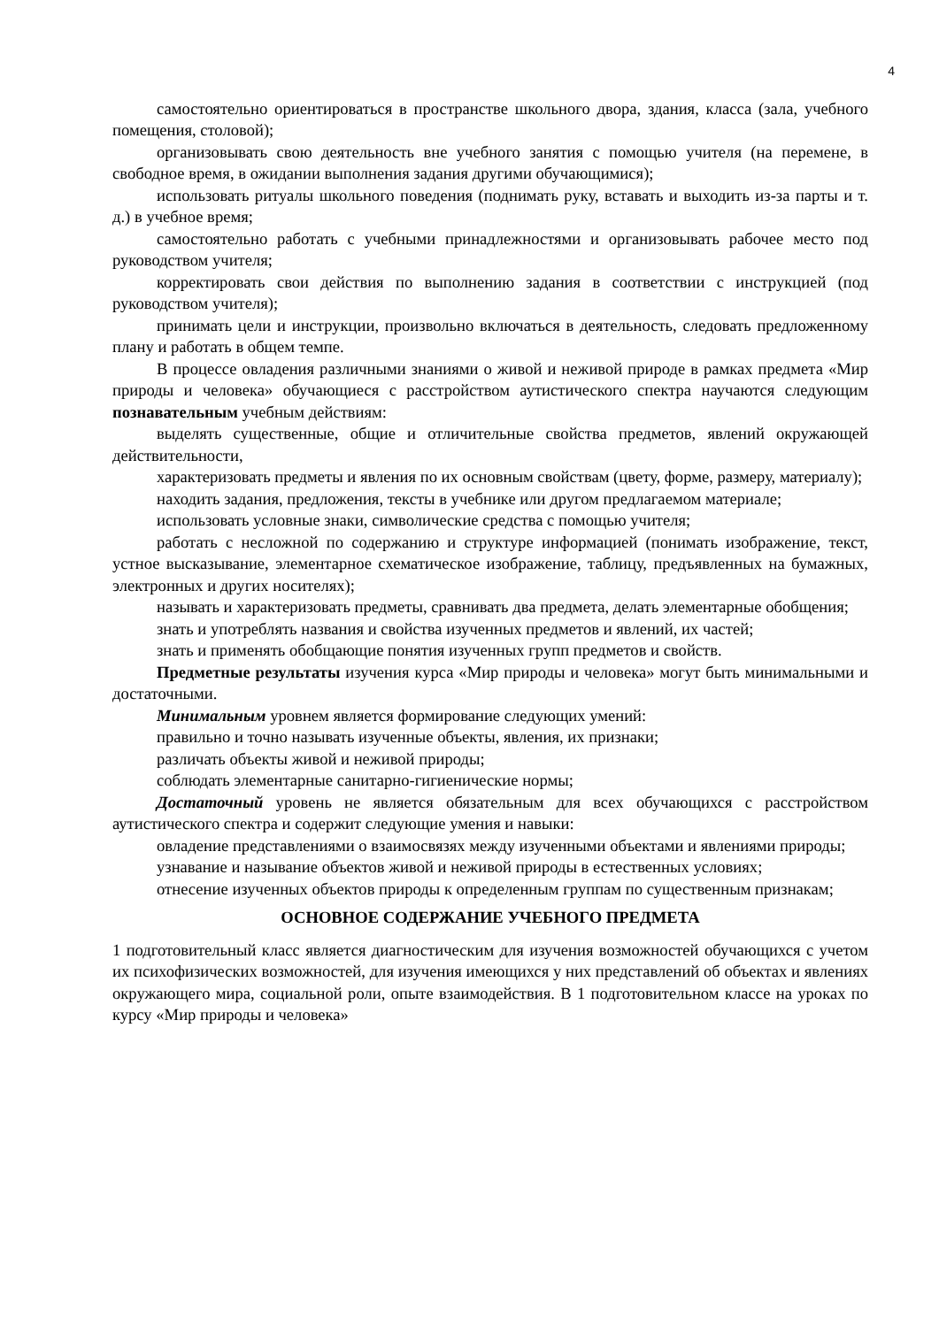4
самостоятельно ориентироваться в пространстве школьного двора, здания, класса (зала, учебного помещения, столовой);
организовывать свою деятельность вне учебного занятия с помощью учителя (на перемене, в свободное время, в ожидании выполнения задания другими обучающимися);
использовать ритуалы школьного поведения (поднимать руку, вставать и выходить из-за парты и т. д.) в учебное время;
самостоятельно работать с учебными принадлежностями и организовывать рабочее место под руководством учителя;
корректировать свои действия по выполнению задания в соответствии с инструкцией (под руководством учителя);
принимать цели и инструкции, произвольно включаться в деятельность, следовать предложенному плану и работать в общем темпе.
В процессе овладения различными знаниями о живой и неживой природе в рамках предмета «Мир природы и человека» обучающиеся с расстройством аутистического спектра научаются следующим познавательным учебным действиям:
выделять существенные, общие и отличительные свойства предметов, явлений окружающей действительности,
характеризовать предметы и явления по их основным свойствам (цвету, форме, размеру, материалу);
находить задания, предложения, тексты в учебнике или другом предлагаемом материале;
использовать условные знаки, символические средства с помощью учителя;
работать с несложной по содержанию и структуре информацией (понимать изображение, текст, устное высказывание, элементарное схематическое изображение, таблицу, предъявленных на бумажных, электронных и других носителях);
называть и характеризовать предметы, сравнивать два предмета, делать элементарные обобщения;
знать и употреблять названия и свойства изученных предметов и явлений, их частей;
знать и применять обобщающие понятия изученных групп предметов и свойств.
Предметные результаты изучения курса «Мир природы и человека» могут быть минимальными и достаточными.
Минимальным уровнем является формирование следующих умений:
правильно и точно называть изученные объекты, явления, их признаки;
различать объекты живой и неживой природы;
соблюдать элементарные санитарно-гигиенические нормы;
Достаточный уровень не является обязательным для всех обучающихся с расстройством аутистического спектра и содержит следующие умения и навыки:
овладение представлениями о взаимосвязях между изученными объектами и явлениями природы;
узнавание и называние объектов живой и неживой природы в естественных условиях;
отнесение изученных объектов природы к определенным группам по существенным признакам;
ОСНОВНОЕ СОДЕРЖАНИЕ УЧЕБНОГО ПРЕДМЕТА
1 подготовительный класс является диагностическим для изучения возможностей обучающихся с учетом их психофизических возможностей, для изучения имеющихся у них представлений об объектах и явлениях окружающего мира, социальной роли, опыте взаимодействия. В 1 подготовительном классе на уроках по курсу «Мир природы и человека»